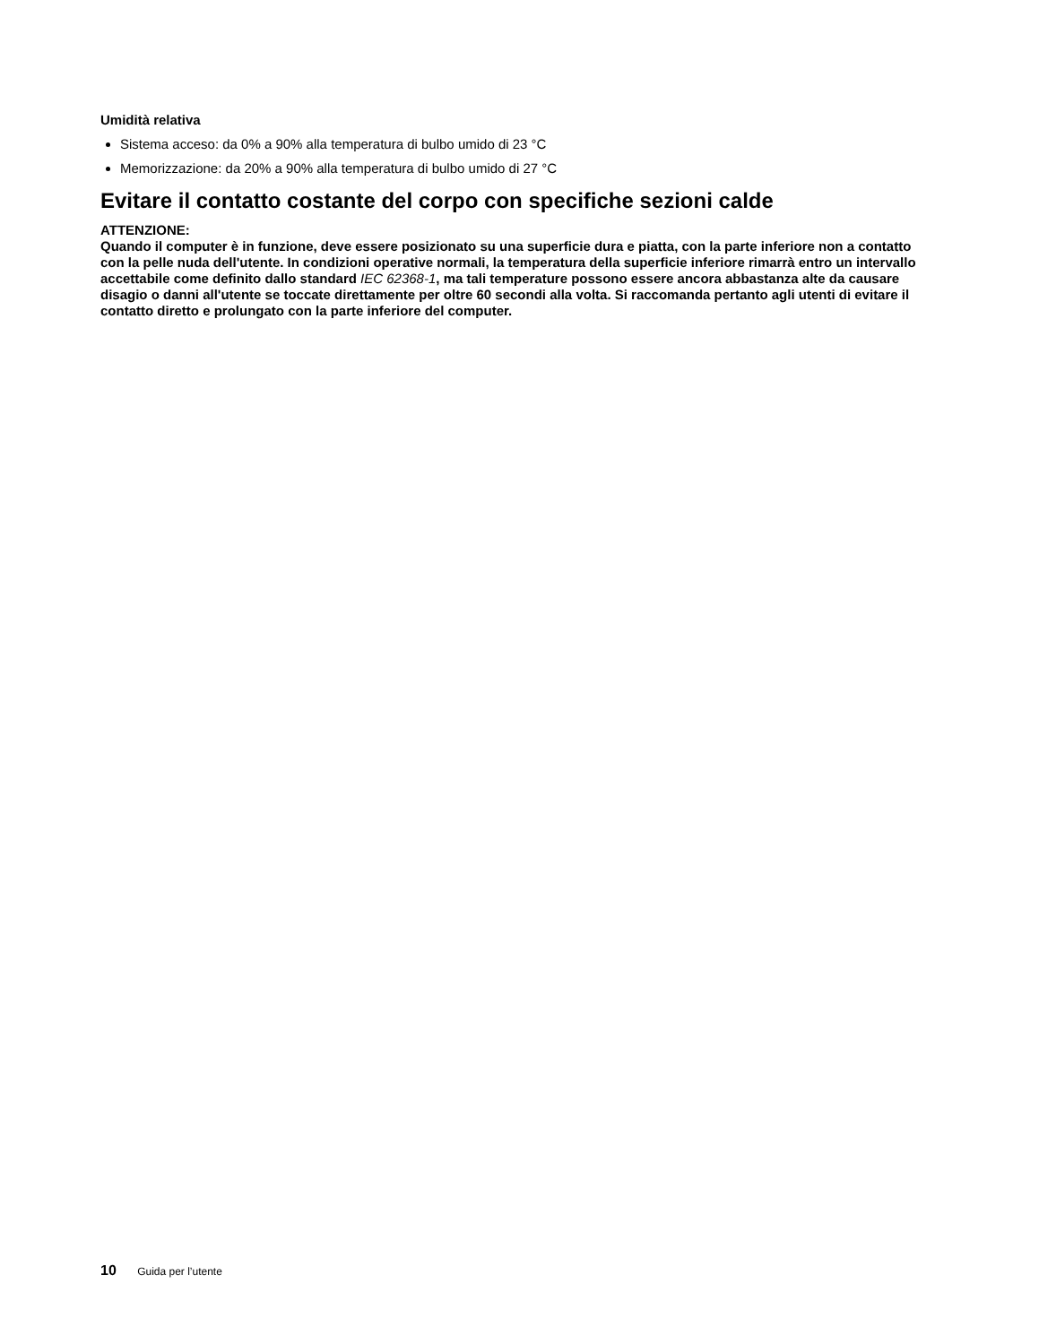Umidità relativa
Sistema acceso: da 0% a 90% alla temperatura di bulbo umido di 23 °C
Memorizzazione: da 20% a 90% alla temperatura di bulbo umido di 27 °C
Evitare il contatto costante del corpo con specifiche sezioni calde
ATTENZIONE:
Quando il computer è in funzione, deve essere posizionato su una superficie dura e piatta, con la parte inferiore non a contatto con la pelle nuda dell'utente. In condizioni operative normali, la temperatura della superficie inferiore rimarrà entro un intervallo accettabile come definito dallo standard IEC 62368-1, ma tali temperature possono essere ancora abbastanza alte da causare disagio o danni all'utente se toccate direttamente per oltre 60 secondi alla volta. Si raccomanda pertanto agli utenti di evitare il contatto diretto e prolungato con la parte inferiore del computer.
10 Guida per l’utente